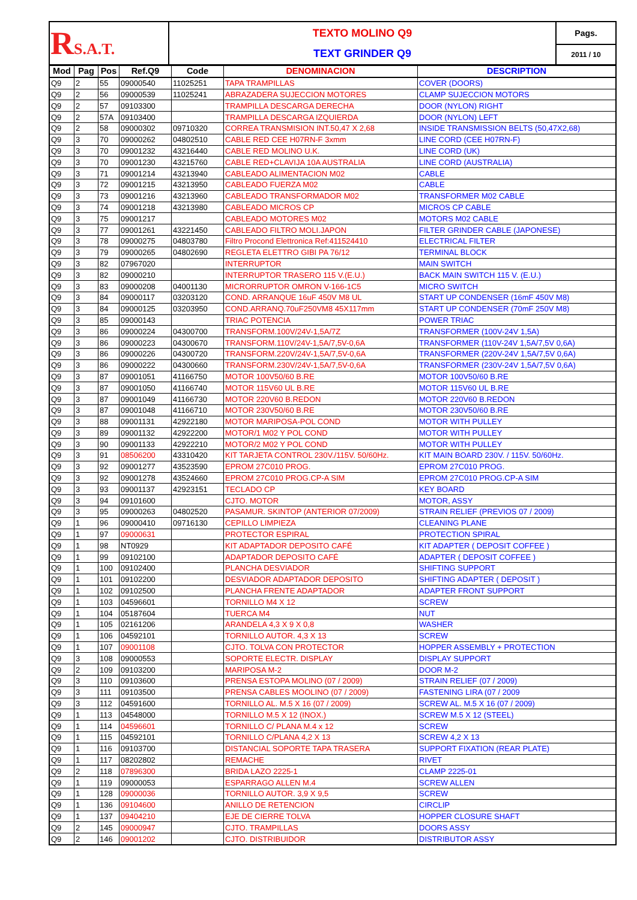| R S.A.T. | TEXTO MOLINO Q9 TEXT GRINDER Q9 | Pags. |
| | | 2011 / 10 |
| Mod | Pag | Pos | Ref.Q9 | Code | DENOMINACION | DESCRIPTION |
| --- | --- | --- | --- | --- | --- | --- |
| Q9 | 2 | 55 | 09000540 | 11025251 | TAPA TRAMPILLAS | COVER (DOORS) |
| Q9 | 2 | 56 | 09000539 | 11025241 | ABRAZADERA SUJECCION MOTORES | CLAMP SUJECCION MOTORS |
| Q9 | 2 | 57 | 09103300 | | TRAMPILLA DESCARGA DERECHA | DOOR (NYLON) RIGHT |
| Q9 | 2 | 57A | 09103400 | | TRAMPILLA DESCARGA IZQUIERDA | DOOR (NYLON) LEFT |
| Q9 | 2 | 58 | 09000302 | 09710320 | CORREA TRANSMISION INT.50,47 X 2,68 | INSIDE TRANSMISSION BELTS (50,47X2,68) |
| Q9 | 3 | 70 | 09000262 | 04802510 | CABLE RED CEE H07RN-F 3xmm | LINE CORD (CEE H07RN-F) |
| Q9 | 3 | 70 | 09001232 | 43216440 | CABLE RED MOLINO U.K. | LINE CORD (UK) |
| Q9 | 3 | 70 | 09001230 | 43215760 | CABLE RED+CLAVIJA 10A AUSTRALIA | LINE CORD (AUSTRALIA) |
| Q9 | 3 | 71 | 09001214 | 43213940 | CABLEADO ALIMENTACION M02 | CABLE |
| Q9 | 3 | 72 | 09001215 | 43213950 | CABLEADO FUERZA M02 | CABLE |
| Q9 | 3 | 73 | 09001216 | 43213960 | CABLEADO TRANSFORMADOR M02 | TRANSFORMER M02 CABLE |
| Q9 | 3 | 74 | 09001218 | 43213980 | CABLEADO MICROS CP | MICROS CP CABLE |
| Q9 | 3 | 75 | 09001217 | | CABLEADO MOTORES M02 | MOTORS M02 CABLE |
| Q9 | 3 | 77 | 09001261 | 43221450 | CABLEADO FILTRO MOLI.JAPON | FILTER GRINDER CABLE (JAPONESE) |
| Q9 | 3 | 78 | 09000275 | 04803780 | Filtro Procond Elettronica Ref:411524410 | ELECTRICAL FILTER |
| Q9 | 3 | 79 | 09000265 | 04802690 | REGLETA ELETTRO GIBI PA 76/12 | TERMINAL BLOCK |
| Q9 | 3 | 82 | 07967020 | | INTERRUPTOR | MAIN SWITCH |
| Q9 | 3 | 82 | 09000210 | | INTERRUPTOR TRASERO 115 V.(E.U.) | BACK MAIN SWITCH 115 V. (E.U.) |
| Q9 | 3 | 83 | 09000208 | 04001130 | MICRORRUPTOR OMRON V-166-1C5 | MICRO SWITCH |
| Q9 | 3 | 84 | 09000117 | 03203120 | COND. ARRANQUE 16uF 450V M8 UL | START UP CONDENSER (16mF 450V M8) |
| Q9 | 3 | 84 | 09000125 | 03203950 | COND.ARRANQ.70uF250VM8 45X117mm | START UP CONDENSER (70mF 250V M8) |
| Q9 | 3 | 85 | 09000143 | | TRIAC POTENCIA | POWER TRIAC |
| Q9 | 3 | 86 | 09000224 | 04300700 | TRANSFORM.100V/24V-1,5A/7Z | TRANSFORMER (100V-24V 1,5A) |
| Q9 | 3 | 86 | 09000223 | 04300670 | TRANSFORM.110V/24V-1,5A/7,5V-0,6A | TRANSFORMER (110V-24V 1,5A/7,5V 0,6A) |
| Q9 | 3 | 86 | 09000226 | 04300720 | TRANSFORM.220V/24V-1,5A/7,5V-0,6A | TRANSFORMER (220V-24V 1,5A/7,5V 0,6A) |
| Q9 | 3 | 86 | 09000222 | 04300660 | TRANSFORM.230V/24V-1,5A/7,5V-0,6A | TRANSFORMER (230V-24V 1,5A/7,5V 0,6A) |
| Q9 | 3 | 87 | 09001051 | 41166750 | MOTOR 100V50/60 B.RE | MOTOR 100V50/60 B.RE |
| Q9 | 3 | 87 | 09001050 | 41166740 | MOTOR 115V60 UL B.RE | MOTOR 115V60 UL B.RE |
| Q9 | 3 | 87 | 09001049 | 41166730 | MOTOR 220V60 B.REDON | MOTOR 220V60 B.REDON |
| Q9 | 3 | 87 | 09001048 | 41166710 | MOTOR 230V50/60 B.RE | MOTOR 230V50/60 B.RE |
| Q9 | 3 | 88 | 09001131 | 42922180 | MOTOR MARIPOSA-POL COND | MOTOR WITH PULLEY |
| Q9 | 3 | 89 | 09001132 | 42922200 | MOTOR/1 M02 Y POL COND | MOTOR WITH PULLEY |
| Q9 | 3 | 90 | 09001133 | 42922210 | MOTOR/2 M02 Y POL COND | MOTOR WITH PULLEY |
| Q9 | 3 | 91 | 08506200 | 43310420 | KIT TARJETA CONTROL 230V./115V. 50/60Hz. | KIT MAIN BOARD 230V. / 115V. 50/60Hz. |
| Q9 | 3 | 92 | 09001277 | 43523590 | EPROM 27C010 PROG. | EPROM 27C010 PROG. |
| Q9 | 3 | 92 | 09001278 | 43524660 | EPROM 27C010 PROG.CP-A SIM | EPROM 27C010 PROG.CP-A SIM |
| Q9 | 3 | 93 | 09001137 | 42923151 | TECLADO CP | KEY BOARD |
| Q9 | 3 | 94 | 09101600 | | CJTO. MOTOR | MOTOR, ASSY |
| Q9 | 3 | 95 | 09000263 | 04802520 | PASAMUR. SKINTOP (ANTERIOR 07/2009) | STRAIN RELIEF (PREVIOS 07 / 2009) |
| Q9 | 1 | 96 | 09000410 | 09716130 | CEPILLO LIMPIEZA | CLEANING PLANE |
| Q9 | 1 | 97 | 09000631 | | PROTECTOR ESPIRAL | PROTECTION SPIRAL |
| Q9 | 1 | 98 | NT0929 | | KIT ADAPTADOR DEPOSITO CAFÉ | KIT ADAPTER ( DEPOSIT COFFEE ) |
| Q9 | 1 | 99 | 09102100 | | ADAPTADOR DEPOSITO CAFÉ | ADAPTER ( DEPOSIT COFFEE ) |
| Q9 | 1 | 100 | 09102400 | | PLANCHA DESVIADOR | SHIFTING SUPPORT |
| Q9 | 1 | 101 | 09102200 | | DESVIADOR ADAPTADOR DEPOSITO | SHIFTING ADAPTER ( DEPOSIT ) |
| Q9 | 1 | 102 | 09102500 | | PLANCHA FRENTE ADAPTADOR | ADAPTER FRONT SUPPORT |
| Q9 | 1 | 103 | 04596601 | | TORNILLO M4 X 12 | SCREW |
| Q9 | 1 | 104 | 05187604 | | TUERCA M4 | NUT |
| Q9 | 1 | 105 | 02161206 | | ARANDELA 4,3 X 9 X 0,8 | WASHER |
| Q9 | 1 | 106 | 04592101 | | TORNILLO AUTOR. 4,3 X 13 | SCREW |
| Q9 | 1 | 107 | 09001108 | | CJTO. TOLVA CON PROTECTOR | HOPPER ASSEMBLY + PROTECTION |
| Q9 | 3 | 108 | 09000553 | | SOPORTE ELECTR. DISPLAY | DISPLAY SUPPORT |
| Q9 | 2 | 109 | 09103200 | | MARIPOSA M-2 | DOOR M-2 |
| Q9 | 3 | 110 | 09103600 | | PRENSA ESTOPA MOLINO (07 / 2009) | STRAIN RELIEF (07 / 2009) |
| Q9 | 3 | 111 | 09103500 | | PRENSA CABLES MOOLINO (07 / 2009) | FASTENING LIRA (07 / 2009 |
| Q9 | 3 | 112 | 04591600 | | TORNILLO AL. M.5 X 16 (07 / 2009) | SCREW AL. M.5 X 16 (07 / 2009) |
| Q9 | 1 | 113 | 04548000 | | TORNILLO M.5 X 12 (INOX.) | SCREW M.5 X 12 (STEEL) |
| Q9 | 1 | 114 | 04596601 | | TORNILLO C/ PLANA M.4 x 12 | SCREW |
| Q9 | 1 | 115 | 04592101 | | TORNILLO C/PLANA 4,2 X 13 | SCREW 4,2 X 13 |
| Q9 | 1 | 116 | 09103700 | | DISTANCIAL SOPORTE TAPA TRASERA | SUPPORT FIXATION (REAR PLATE) |
| Q9 | 1 | 117 | 08202802 | | REMACHE | RIVET |
| Q9 | 2 | 118 | 07896300 | | BRIDA LAZO 2225-1 | CLAMP 2225-01 |
| Q9 | 1 | 119 | 09000053 | | ESPARRAGO ALLEN M.4 | SCREW ALLEN |
| Q9 | 1 | 128 | 09000036 | | TORNILLO AUTOR. 3,9 X 9,5 | SCREW |
| Q9 | 1 | 136 | 09104600 | | ANILLO DE RETENCION | CIRCLIP |
| Q9 | 1 | 137 | 09404210 | | EJE DE CIERRE TOLVA | HOPPER CLOSURE SHAFT |
| Q9 | 2 | 145 | 09000947 | | CJTO. TRAMPILLAS | DOORS ASSY |
| Q9 | 2 | 146 | 09001202 | | CJTO. DISTRIBUIDOR | DISTRIBUTOR ASSY |